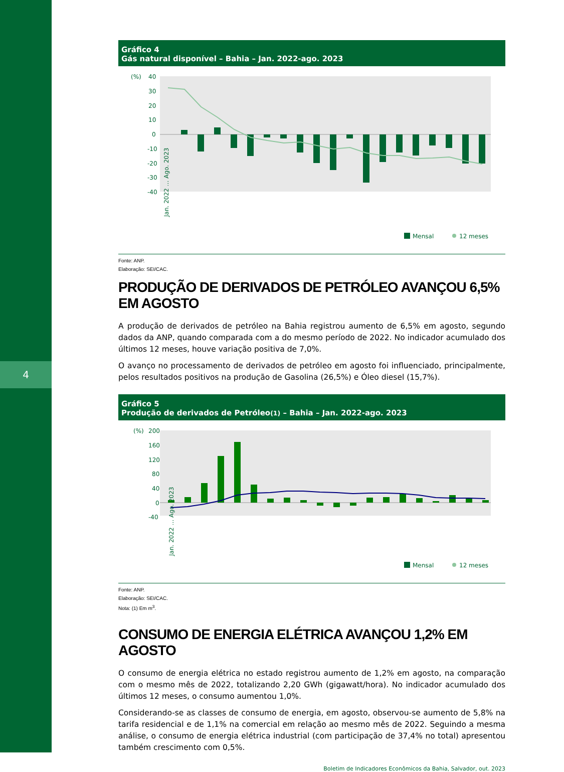4
Gráfico 4
Gás natural disponível – Bahia – Jan. 2022-ago. 2023
(%)
40
30
20
10
0
-10
-20
-30
-40
Jan. 2022 … Ago. 2023
Mensal
12 meses
Fonte: ANP.
Elaboração: SEI/CAC.
PRODUÇÃO DE DERIVADOS DE PETRÓLEO AVANÇOU 6,5% EM AGOSTO
A produção de derivados de petróleo na Bahia registrou aumento de 6,5% em agosto, segundo dados da ANP, quando comparada com a do mesmo período de 2022. No indicador acumulado dos últimos 12 meses, houve variação positiva de 7,0%.
O avanço no processamento de derivados de petróleo em agosto foi influenciado, principalmente, pelos resultados positivos na produção de Gasolina (26,5%) e Óleo diesel (15,7%).
Gráfico 5
Produção de derivados de Petróleo(1) – Bahia – Jan. 2022-ago. 2023
(%)
200
160
120
80
40
0
-40
Jan. 2022 … Ago. 2023
Mensal
12 meses
Fonte: ANP.
Elaboração: SEI/CAC.
Nota: (1) Em m<sup>3</sup>.
CONSUMO DE ENERGIA ELÉTRICA AVANÇOU 1,2% EM AGOSTO
O consumo de energia elétrica no estado registrou aumento de 1,2% em agosto, na comparação com o mesmo mês de 2022, totalizando 2,20 GWh (gigawatt/hora). No indicador acumulado dos últimos 12 meses, o consumo aumentou 1,0%.
Considerando-se as classes de consumo de energia, em agosto, observou-se aumento de 5,8% na tarifa residencial e de 1,1% na comercial em relação ao mesmo mês de 2022. Seguindo a mesma análise, o consumo de energia elétrica industrial (com participação de 37,4% no total) apresentou também crescimento com 0,5%.
Boletim de Indicadores Econômicos da Bahia, Salvador, out. 2023